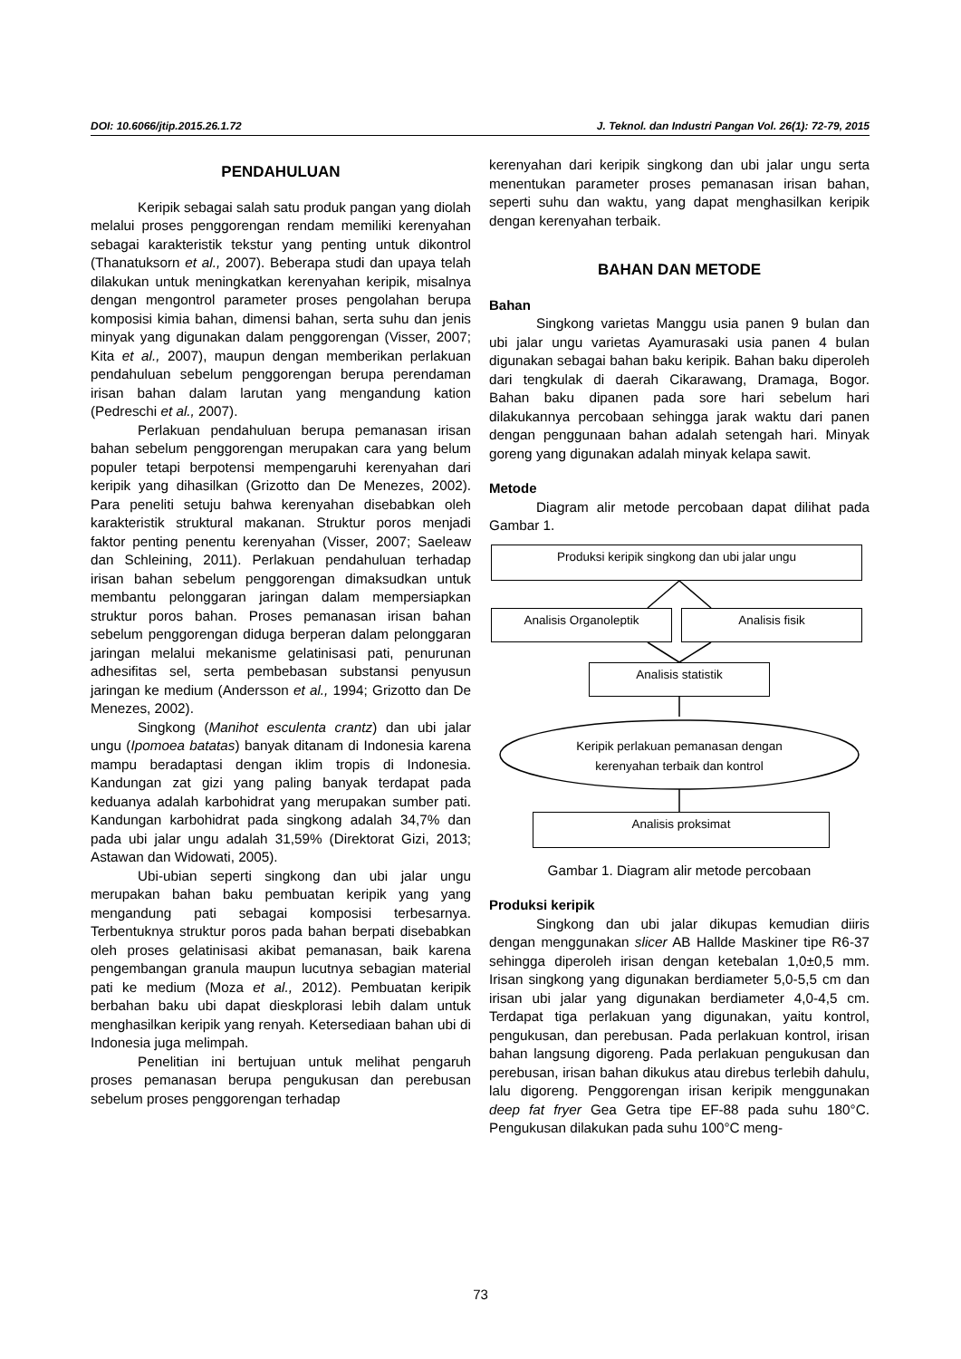DOI: 10.6066/jtip.2015.26.1.72 J. Teknol. dan Industri Pangan Vol. 26(1): 72-79, 2015
PENDAHULUAN
Keripik sebagai salah satu produk pangan yang diolah melalui proses penggorengan rendam memiliki kerenyahan sebagai karakteristik tekstur yang penting untuk dikontrol (Thanatuksorn et al., 2007). Beberapa studi dan upaya telah dilakukan untuk meningkatkan kerenyahan keripik, misalnya dengan mengontrol parameter proses pengolahan berupa komposisi kimia bahan, dimensi bahan, serta suhu dan jenis minyak yang digunakan dalam penggorengan (Visser, 2007; Kita et al., 2007), maupun dengan memberikan perlakuan pendahuluan sebelum penggorengan berupa perendaman irisan bahan dalam larutan yang mengandung kation (Pedreschi et al., 2007).
Perlakuan pendahuluan berupa pemanasan irisan bahan sebelum penggorengan merupakan cara yang belum populer tetapi berpotensi mempengaruhi kerenyahan dari keripik yang dihasilkan (Grizotto dan De Menezes, 2002). Para peneliti setuju bahwa kerenyahan disebabkan oleh karakteristik struktural makanan. Struktur poros menjadi faktor penting penentu kerenyahan (Visser, 2007; Saeleaw dan Schleining, 2011). Perlakuan pendahuluan terhadap irisan bahan sebelum penggorengan dimaksudkan untuk membantu pelonggaran jaringan dalam mempersiapkan struktur poros bahan. Proses pemanasan irisan bahan sebelum penggorengan diduga berperan dalam pelonggaran jaringan melalui mekanisme gelatinisasi pati, penurunan adhesifitas sel, serta pembebasan substansi penyusun jaringan ke medium (Andersson et al., 1994; Grizotto dan De Menezes, 2002).
Singkong (Manihot esculenta crantz) dan ubi jalar ungu (Ipomoea batatas) banyak ditanam di Indonesia karena mampu beradaptasi dengan iklim tropis di Indonesia. Kandungan zat gizi yang paling banyak terdapat pada keduanya adalah karbohidrat yang merupakan sumber pati. Kandungan karbohidrat pada singkong adalah 34,7% dan pada ubi jalar ungu adalah 31,59% (Direktorat Gizi, 2013; Astawan dan Widowati, 2005).
Ubi-ubian seperti singkong dan ubi jalar ungu merupakan bahan baku pembuatan keripik yang yang mengandung pati sebagai komposisi terbesarnya. Terbentuknya struktur poros pada bahan berpati disebabkan oleh proses gelatinisasi akibat pemanasan, baik karena pengembangan granula maupun lucutnya sebagian material pati ke medium (Moza et al., 2012). Pembuatan keripik berbahan baku ubi dapat dieskplorasi lebih dalam untuk menghasilkan keripik yang renyah. Ketersediaan bahan ubi di Indonesia juga melimpah.
Penelitian ini bertujuan untuk melihat pengaruh proses pemanasan berupa pengukusan dan perebusan sebelum proses penggorengan terhadap
kerenyahan dari keripik singkong dan ubi jalar ungu serta menentukan parameter proses pemanasan irisan bahan, seperti suhu dan waktu, yang dapat menghasilkan keripik dengan kerenyahan terbaik.
BAHAN DAN METODE
Bahan
Singkong varietas Manggu usia panen 9 bulan dan ubi jalar ungu varietas Ayamurasaki usia panen 4 bulan digunakan sebagai bahan baku keripik. Bahan baku diperoleh dari tengkulak di daerah Cikarawang, Dramaga, Bogor. Bahan baku dipanen pada sore hari sebelum hari dilakukannya percobaan sehingga jarak waktu dari panen dengan penggunaan bahan adalah setengah hari. Minyak goreng yang digunakan adalah minyak kelapa sawit.
Metode
Diagram alir metode percobaan dapat dilihat pada Gambar 1.
Produksi keripik singkong dan ubi jalar ungu
Analisis Organoleptik Analisis fisik
Analisis statistik
Keripik perlakuan pemanasan dengan kerenyahan terbaik dan kontrol
Analisis proksimat
Gambar 1. Diagram alir metode percobaan
Produksi keripik
Singkong dan ubi jalar dikupas kemudian diiris dengan menggunakan slicer AB Hallde Maskiner tipe R6-37 sehingga diperoleh irisan dengan ketebalan 1,0±0,5 mm. Irisan singkong yang digunakan berdiameter 5,0-5,5 cm dan irisan ubi jalar yang digunakan berdiameter 4,0-4,5 cm. Terdapat tiga perlakuan yang digunakan, yaitu kontrol, pengukusan, dan perebusan. Pada perlakuan kontrol, irisan bahan langsung digoreng. Pada perlakuan pengukusan dan perebusan, irisan bahan dikukus atau direbus terlebih dahulu, lalu digoreng. Penggorengan irisan keripik menggunakan deep fat fryer Gea Getra tipe EF-88 pada suhu 180°C. Pengukusan dilakukan pada suhu 100°C meng-
73